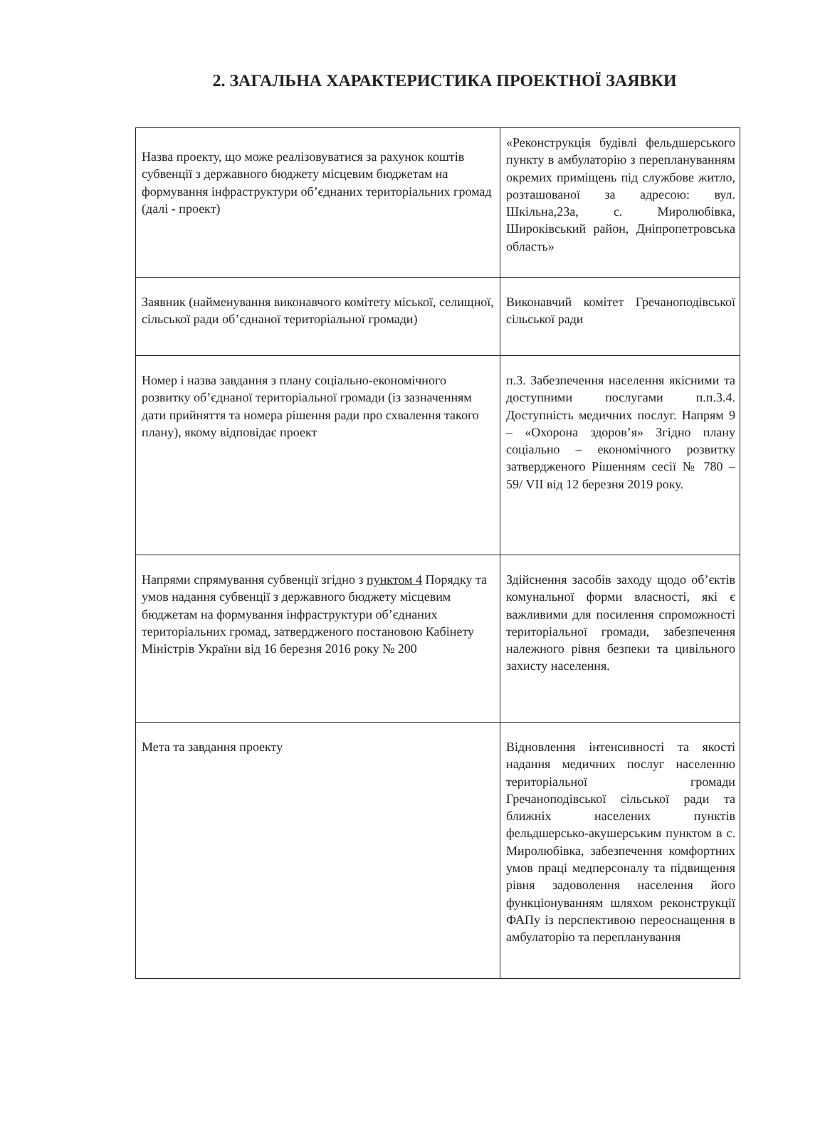2. ЗАГАЛЬНА ХАРАКТЕРИСТИКА ПРОЕКТНОЇ ЗАЯВКИ
| Назва проекту, що може реалізовуватися за рахунок коштів субвенції з державного бюджету місцевим бюджетам на формування інфраструктури об’єднаних територіальних громад (далі - проект) | «Реконструкція будівлі фельдшерського пункту в амбулаторію з переплануванням окремих приміщень під службове житло, розташованої за адресою: вул. Шкільна,23а, с. Миролюбівка, Широківський район, Дніпропетровська область» |
| Заявник (найменування виконавчого комітету міської, селищної, сільської ради об’єднаної територіальної громади) | Виконавчий комітет Гречаноподівської сільської ради |
| Номер і назва завдання з плану соціально-економічного розвитку об’єднаної територіальної громади (із зазначенням дати прийняття та номера рішення ради про схвалення такого плану), якому відповідає проект | п.3. Забезпечення населення якісними та доступними послугами п.п.3.4. Доступність медичних послуг. Напрям 9 – «Охорона здоров’я» Згідно плану соціально – економічного розвитку затвердженого Рішенням сесії № 780 – 59/ VII від 12 березня 2019 року. |
| Напрями спрямування субвенції згідно з пунктом 4 Порядку та умов надання субвенції з державного бюджету місцевим бюджетам на формування інфраструктури об’єднаних територіальних громад, затвердженого постановою Кабінету Міністрів України від 16 березня 2016 року № 200 | Здійснення засобів заходу щодо об’єктів комунальної форми власності, які є важливими для посилення спроможності територіальної громади, забезпечення належного рівня безпеки та цивільного захисту населення. |
| Мета та завдання проекту | Відновлення інтенсивності та якості надання медичних послуг населенню територіальної громади Гречаноподівської сільської ради та ближніх населених пунктів фельдшерсько-акушерським пунктом в с. Миролюбівка, забезпечення комфортних умов праці медперсоналу та підвищення рівня задоволення населення його функціонуванням шляхом реконструкції ФАПу із перспективою переоснащення в амбулаторію та перепланування |